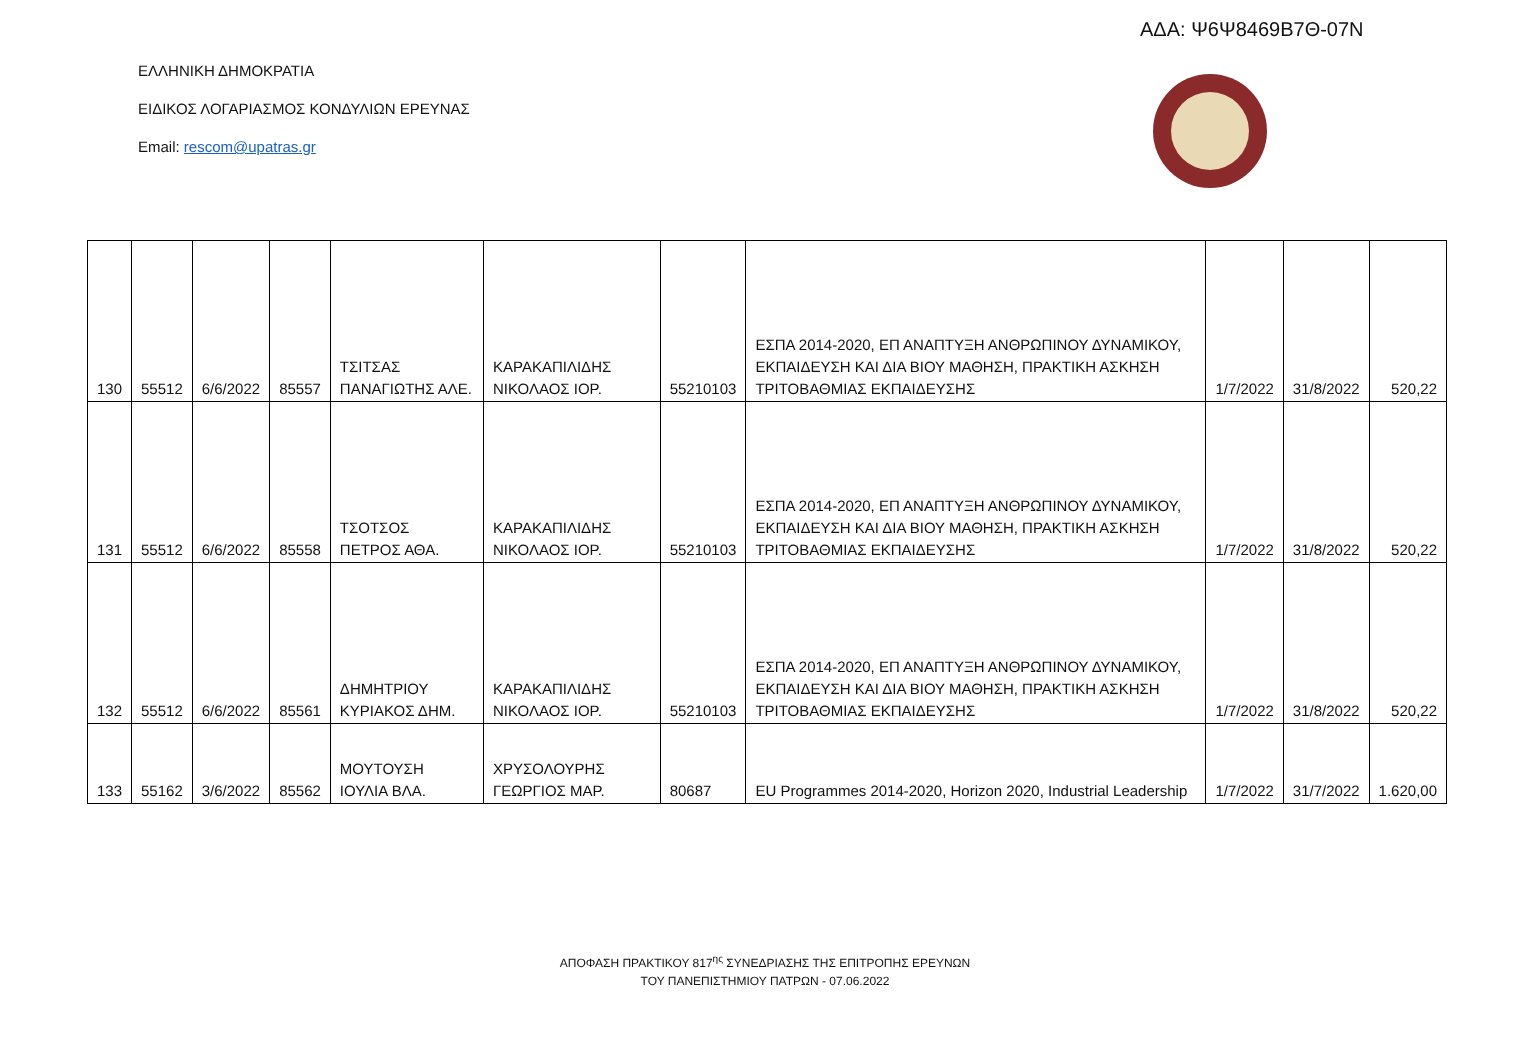ΑΔΑ: Ψ6Ψ8469Β7Θ-07Ν
ΕΛΛΗΝΙΚΗ ΔΗΜΟΚΡΑΤΙΑ
ΕΙΔΙΚΟΣ ΛΟΓΑΡΙΑΣΜΟΣ ΚΟΝΔΥΛΙΩΝ ΕΡΕΥΝΑΣ
Email: rescom@upatras.gr
| 130 | 55512 | 6/6/2022 | 85557 | ΤΣΙΤΣΑΣ ΠΑΝΑΓΙΩΤΗΣ ΑΛΕ. | ΚΑΡΑΚΑΠΙΛΙΔΗΣ ΝΙΚΟΛΑΟΣ ΙΟΡ. | 55210103 | ΕΣΠΑ 2014-2020, ΕΠ ΑΝΑΠΤΥΞΗ ΑΝΘΡΩΠΙΝΟΥ ΔΥΝΑΜΙΚΟΥ, ΕΚΠΑΙΔΕΥΣΗ ΚΑΙ ΔΙΑ ΒΙΟΥ ΜΑΘΗΣΗ, ΠΡΑΚΤΙΚΗ ΑΣΚΗΣΗ ΤΡΙΤΟΒΑΘΜΙΑΣ ΕΚΠΑΙΔΕΥΣΗΣ | 1/7/2022 | 31/8/2022 | 520,22 |
| 131 | 55512 | 6/6/2022 | 85558 | ΤΣΟΤΣΟΣ ΠΕΤΡΟΣ ΑΘΑ. | ΚΑΡΑΚΑΠΙΛΙΔΗΣ ΝΙΚΟΛΑΟΣ ΙΟΡ. | 55210103 | ΕΣΠΑ 2014-2020, ΕΠ ΑΝΑΠΤΥΞΗ ΑΝΘΡΩΠΙΝΟΥ ΔΥΝΑΜΙΚΟΥ, ΕΚΠΑΙΔΕΥΣΗ ΚΑΙ ΔΙΑ ΒΙΟΥ ΜΑΘΗΣΗ, ΠΡΑΚΤΙΚΗ ΑΣΚΗΣΗ ΤΡΙΤΟΒΑΘΜΙΑΣ ΕΚΠΑΙΔΕΥΣΗΣ | 1/7/2022 | 31/8/2022 | 520,22 |
| 132 | 55512 | 6/6/2022 | 85561 | ΔΗΜΗΤΡΙΟΥ ΚΥΡΙΑΚΟΣ ΔΗΜ. | ΚΑΡΑΚΑΠΙΛΙΔΗΣ ΝΙΚΟΛΑΟΣ ΙΟΡ. | 55210103 | ΕΣΠΑ 2014-2020, ΕΠ ΑΝΑΠΤΥΞΗ ΑΝΘΡΩΠΙΝΟΥ ΔΥΝΑΜΙΚΟΥ, ΕΚΠΑΙΔΕΥΣΗ ΚΑΙ ΔΙΑ ΒΙΟΥ ΜΑΘΗΣΗ, ΠΡΑΚΤΙΚΗ ΑΣΚΗΣΗ ΤΡΙΤΟΒΑΘΜΙΑΣ ΕΚΠΑΙΔΕΥΣΗΣ | 1/7/2022 | 31/8/2022 | 520,22 |
| 133 | 55162 | 3/6/2022 | 85562 | ΜΟΥΤΟΥΣΗ ΙΟΥΛΙΑ ΒΛΑ. | ΧΡΥΣΟΛΟΥΡΗΣ ΓΕΩΡΓΙΟΣ ΜΑΡ. | 80687 | EU Programmes 2014-2020, Horizon 2020, Industrial Leadership | 1/7/2022 | 31/7/2022 | 1.620,00 |
ΑΠΟΦΑΣΗ ΠΡΑΚΤΙΚΟΥ 817<sup>ης</sup> ΣΥΝΕΔΡΙΑΣΗΣ ΤΗΣ ΕΠΙΤΡΟΠΗΣ ΕΡΕΥΝΩΝ
ΤΟΥ ΠΑΝΕΠΙΣΤΗΜΙΟΥ ΠΑΤΡΩΝ - 07.06.2022